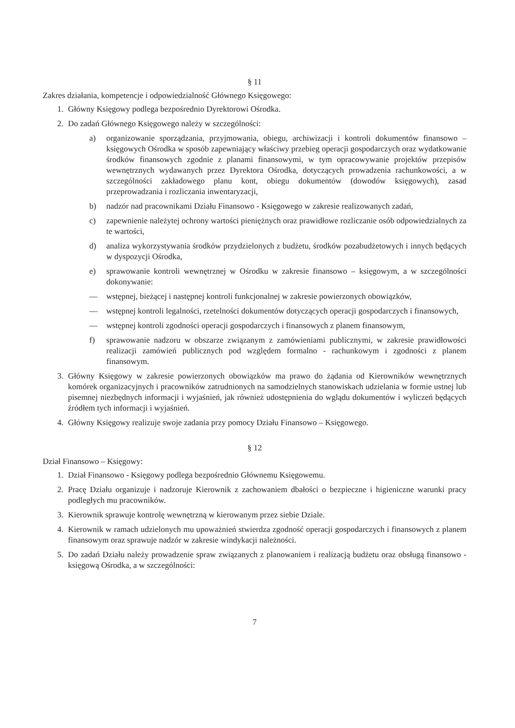§ 11
Zakres działania, kompetencje i odpowiedzialność Głównego Księgowego:
1. Główny Księgowy podlega bezpośrednio Dyrektorowi Ośrodka.
2. Do zadań Głównego Księgowego należy w szczególności:
a) organizowanie sporządzania, przyjmowania, obiegu, archiwizacji i kontroli dokumentów finansowo – księgowych Ośrodka w sposób zapewniający właściwy przebieg operacji gospodarczych oraz wydatkowanie środków finansowych zgodnie z planami finansowymi, w tym opracowywanie projektów przepisów wewnętrznych wydawanych przez Dyrektora Ośrodka, dotyczących prowadzenia rachunkowości, a w szczególności zakładowego planu kont, obiegu dokumentów (dowodów księgowych), zasad przeprowadzania i rozliczania inwentaryzacji,
b) nadzór nad pracownikami Działu Finansowo - Księgowego w zakresie realizowanych zadań,
c) zapewnienie należytej ochrony wartości pieniężnych oraz prawidłowe rozliczanie osób odpowiedzialnych za te wartości,
d) analiza wykorzystywania środków przydzielonych z budżetu, środków pozabudżetowych i innych będących w dyspozycji Ośrodka,
e) sprawowanie kontroli wewnętrznej w Ośrodku w zakresie finansowo – księgowym, a w szczególności dokonywanie:
— wstępnej, bieżącej i następnej kontroli funkcjonalnej w zakresie powierzonych obowiązków,
— wstępnej kontroli legalności, rzetelności dokumentów dotyczących operacji gospodarczych i finansowych,
— wstępnej kontroli zgodności operacji gospodarczych i finansowych z planem finansowym,
f) sprawowanie nadzoru w obszarze związanym z zamówieniami publicznymi, w zakresie prawidłowości realizacji zamówień publicznych pod względem formalno - rachunkowym i zgodności z planem finansowym.
3. Główny Księgowy w zakresie powierzonych obowiązków ma prawo do żądania od Kierowników wewnętrznych komórek organizacyjnych i pracowników zatrudnionych na samodzielnych stanowiskach udzielania w formie ustnej lub pisemnej niezbędnych informacji i wyjaśnień, jak również udostępnienia do wglądu dokumentów i wyliczeń będących źródłem tych informacji i wyjaśnień.
4. Główny Księgowy realizuje swoje zadania przy pomocy Działu Finansowo – Księgowego.
§ 12
Dział Finansowo – Księgowy:
1. Dział Finansowo - Księgowy podlega bezpośrednio Głównemu Księgowemu.
2. Pracę Działu organizuje i nadzoruje Kierownik z zachowaniem dbałości o bezpieczne i higieniczne warunki pracy podległych mu pracowników.
3. Kierownik sprawuje kontrolę wewnętrzną w kierowanym przez siebie Dziale.
4. Kierownik w ramach udzielonych mu upoważnień stwierdza zgodność operacji gospodarczych i finansowych z planem finansowym oraz sprawuje nadzór w zakresie windykacji należności.
5. Do zadań Działu należy prowadzenie spraw związanych z planowaniem i realizacją budżetu oraz obsługą finansowo - księgową Ośrodka, a w szczególności:
7